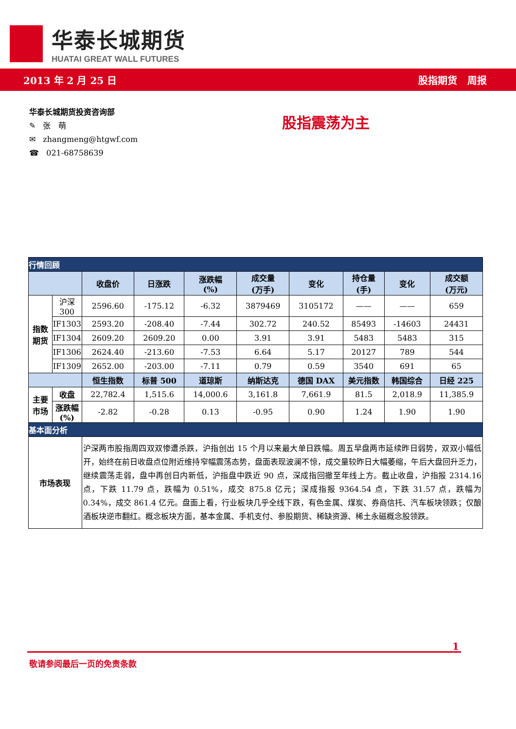华泰长城期货
HUATAI GREAT WALL FUTURES
2013 年 2 月 25 日 股指期货 周报
华泰长城期货投资咨询部
✎ 张 萌
✉ zhangmeng@htgwf.com
☎ 021-68758639
股指震荡为主
| 行情回顾 | | | | | | | | | |
| | | 收盘价 | 日涨跌 | 涨跌幅 (%) | 成交量 (万手) | 变化 | 持仓量 (手) | 变化 | 成交额 (万元) |
| 指数 期货 | 沪深 300 | 2596.60 | -175.12 | -6.32 | 3879469 | 3105172 | —— | —— | 659 |
| | IF1303 | 2593.20 | -208.40 | -7.44 | 302.72 | 240.52 | 85493 | -14603 | 24431 |
| | IF1304 | 2609.20 | 2609.20 | 0.00 | 3.91 | 3.91 | 5483 | 5483 | 315 |
| | IF1306 | 2624.40 | -213.60 | -7.53 | 6.64 | 5.17 | 20127 | 789 | 544 |
| | IF1309 | 2652.00 | -203.00 | -7.11 | 0.79 | 0.59 | 3540 | 691 | 65 |
| | | 恒生指数 | 标普 500 | 道琼斯 | 纳斯达克 | 德国 DAX | 美元指数 | 韩国综合 | 日经 225 |
| 主要 市场 | 收盘 | 22,782.4 | 1,515.6 | 14,000.6 | 3,161.8 | 7,661.9 | 81.5 | 2,018.9 | 11,385.9 |
| | 涨跌幅(%) | -2.82 | -0.28 | 0.13 | -0.95 | 0.90 | 1.24 | 1.90 | 1.90 |
| 基本面分析 | | | | | | | | | |
| 市场表现 | | 沪深两市股指周四双双惨遭杀跌，沪指创出 15 个月以来最大单日跌幅。周五早盘两市延续昨日弱势，双双小幅低开，始终在前日收盘点位附近维持窄幅震荡态势，盘面表现波澜不惊，成交量较昨日大幅萎缩，午后大盘回升乏力，继续震荡走弱，盘中再创日内新低，沪指盘中跌近 90 点，深成指回撤至年线上方。截止收盘，沪指报 2314.16 点，下跌 11.79 点，跌幅为 0.51%，成交 875.8 亿元；深成指报 9364.54 点，下跌 31.57 点，跌幅为 0.34%，成交 861.4 亿元。盘面上看，行业板块几乎全线下跌，有色金属、煤炭、券商信托、汽车板块领跌；仅酿酒板块逆市翻红。概念板块方面，基本金属、手机支付、参股期货、稀缺资源、稀土永磁概念股领跌。 | | | | | | | |
1
敬请参阅最后一页的免责条款